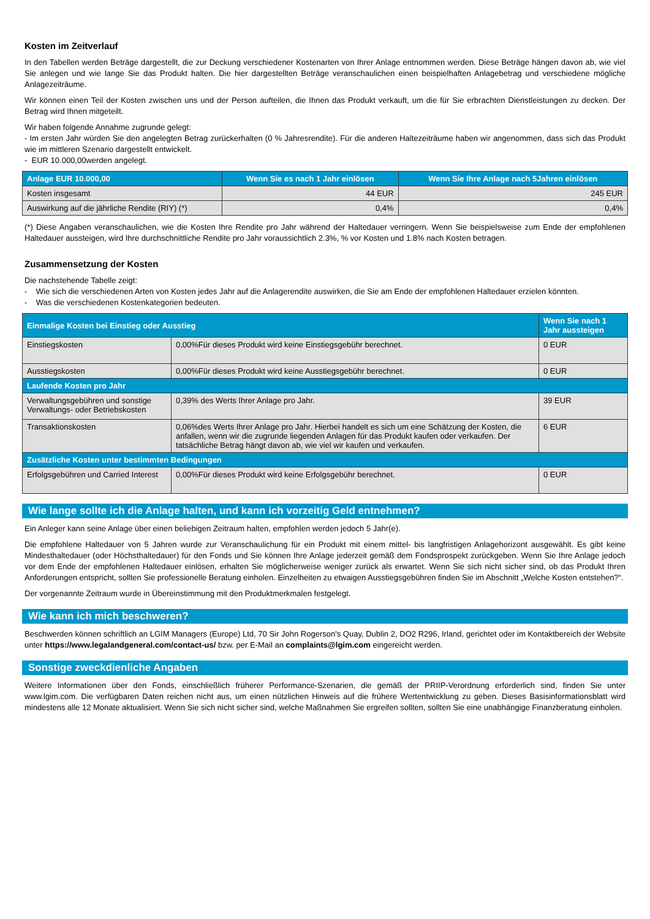Kosten im Zeitverlauf
In den Tabellen werden Beträge dargestellt, die zur Deckung verschiedener Kostenarten von Ihrer Anlage entnommen werden. Diese Beträge hängen davon ab, wie viel Sie anlegen und wie lange Sie das Produkt halten. Die hier dargestellten Beträge veranschaulichen einen beispielhaften Anlagebetrag und verschiedene mögliche Anlagezeiträume.
Wir können einen Teil der Kosten zwischen uns und der Person aufteilen, die Ihnen das Produkt verkauft, um die für Sie erbrachten Dienstleistungen zu decken. Der Betrag wird Ihnen mitgeteilt.
Wir haben folgende Annahme zugrunde gelegt:
- Im ersten Jahr würden Sie den angelegten Betrag zurückerhalten (0 % Jahresrendite). Für die anderen Haltezeiträume haben wir angenommen, dass sich das Produkt wie im mittleren Szenario dargestellt entwickelt.
- EUR 10.000,00werden angelegt.
| Anlage EUR 10.000,00 | Wenn Sie es nach 1 Jahr einlösen | Wenn Sie Ihre Anlage nach 5Jahren einlösen |
| --- | --- | --- |
| Kosten insgesamt | 44 EUR | 245 EUR |
| Auswirkung auf die jährliche Rendite (RIY) (*) | 0,4% | 0,4% |
(*) Diese Angaben veranschaulichen, wie die Kosten Ihre Rendite pro Jahr während der Haltedauer verringern. Wenn Sie beispielsweise zum Ende der empfohlenen Haltedauer aussteigen, wird Ihre durchschnittliche Rendite pro Jahr voraussichtlich 2.3%, % vor Kosten und 1.8% nach Kosten betragen.
Zusammensetzung der Kosten
Die nachstehende Tabelle zeigt:
- Wie sich die verschiedenen Arten von Kosten jedes Jahr auf die Anlagerendite auswirken, die Sie am Ende der empfohlenen Haltedauer erzielen könnten.
- Was die verschiedenen Kostenkategorien bedeuten.
| Einmalige Kosten bei Einstieg oder Ausstieg | | Wenn Sie nach 1 Jahr aussteigen |
| --- | --- | --- |
| Einstiegskosten | 0,00%Für dieses Produkt wird keine Einstiegsgebühr berechnet. | 0 EUR |
| Ausstiegskosten | 0,00%Für dieses Produkt wird keine Ausstiegsgebühr berechnet. | 0 EUR |
| Laufende Kosten pro Jahr | | |
| Verwaltungsgebühren und sonstige Verwaltungs- oder Betriebskosten | 0,39% des Werts Ihrer Anlage pro Jahr. | 39 EUR |
| Transaktionskosten | 0,06%des Werts Ihrer Anlage pro Jahr. Hierbei handelt es sich um eine Schätzung der Kosten, die anfallen, wenn wir die zugrunde liegenden Anlagen für das Produkt kaufen oder verkaufen. Der tatsächliche Betrag hängt davon ab, wie viel wir kaufen und verkaufen. | 6 EUR |
| Zusätzliche Kosten unter bestimmten Bedingungen | | |
| Erfolgsgebühren und Carried Interest | 0,00%Für dieses Produkt wird keine Erfolgsgebühr berechnet. | 0 EUR |
Wie lange sollte ich die Anlage halten, und kann ich vorzeitig Geld entnehmen?
Ein Anleger kann seine Anlage über einen beliebigen Zeitraum halten, empfohlen werden jedoch 5 Jahr(e).
Die empfohlene Haltedauer von 5 Jahren wurde zur Veranschaulichung für ein Produkt mit einem mittel- bis langfristigen Anlagehorizont ausgewählt. Es gibt keine Mindesthaltedauer (oder Höchsthaltedauer) für den Fonds und Sie können Ihre Anlage jederzeit gemäß dem Fondsprospekt zurückgeben. Wenn Sie Ihre Anlage jedoch vor dem Ende der empfohlenen Haltedauer einlösen, erhalten Sie möglicherweise weniger zurück als erwartet. Wenn Sie sich nicht sicher sind, ob das Produkt Ihren Anforderungen entspricht, sollten Sie professionelle Beratung einholen. Einzelheiten zu etwaigen Ausstiegsgebühren finden Sie im Abschnitt „Welche Kosten entstehen?“.
Der vorgenannte Zeitraum wurde in Übereinstimmung mit den Produktmerkmalen festgelegt.
Wie kann ich mich beschweren?
Beschwerden können schriftlich an LGIM Managers (Europe) Ltd, 70 Sir John Rogerson's Quay, Dublin 2, DO2 R296, Irland, gerichtet oder im Kontaktbereich der Website unter https://www.legalandgeneral.com/contact-us/ bzw. per E-Mail an complaints@lgim.com eingereicht werden.
Sonstige zweckdienliche Angaben
Weitere Informationen über den Fonds, einschließlich früherer Performance-Szenarien, die gemäß der PRIIP-Verordnung erforderlich sind, finden Sie unter www.lgim.com. Die verfügbaren Daten reichen nicht aus, um einen nützlichen Hinweis auf die frühere Wertentwicklung zu geben. Dieses Basisinformationsblatt wird mindestens alle 12 Monate aktualisiert. Wenn Sie sich nicht sicher sind, welche Maßnahmen Sie ergreifen sollten, sollten Sie eine unabhängige Finanzberatung einholen.